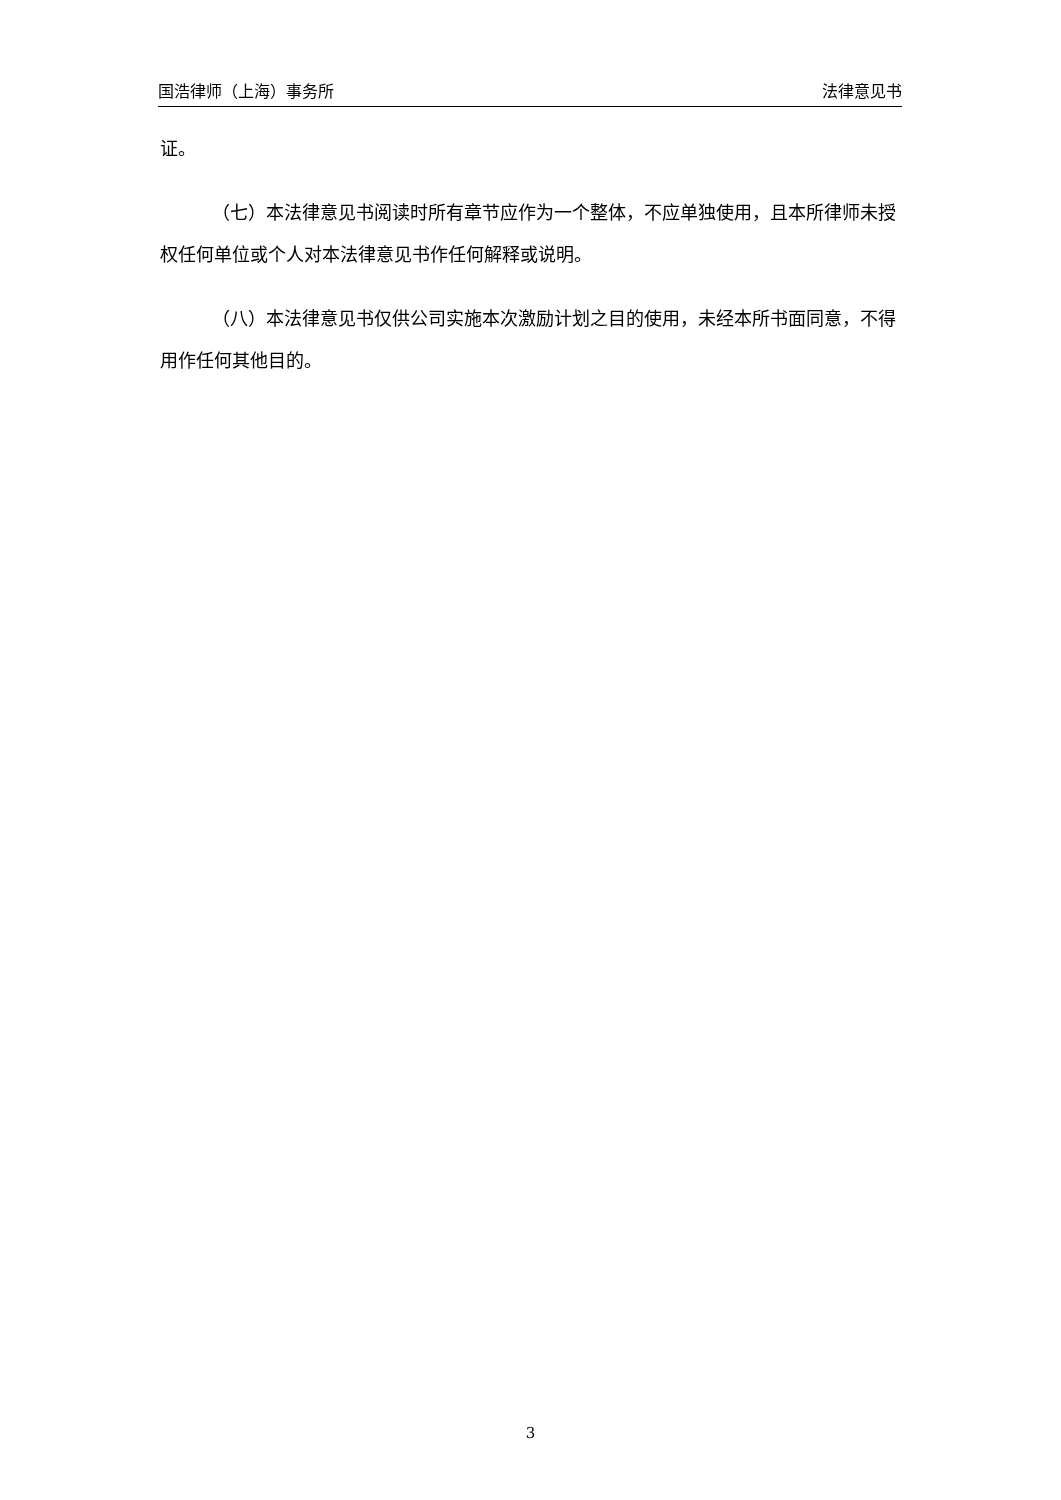国浩律师（上海）事务所 法律意见书
证。
（七）本法律意见书阅读时所有章节应作为一个整体，不应单独使用，且本所律师未授权任何单位或个人对本法律意见书作任何解释或说明。
（八）本法律意见书仅供公司实施本次激励计划之目的使用，未经本所书面同意，不得用作任何其他目的。
3